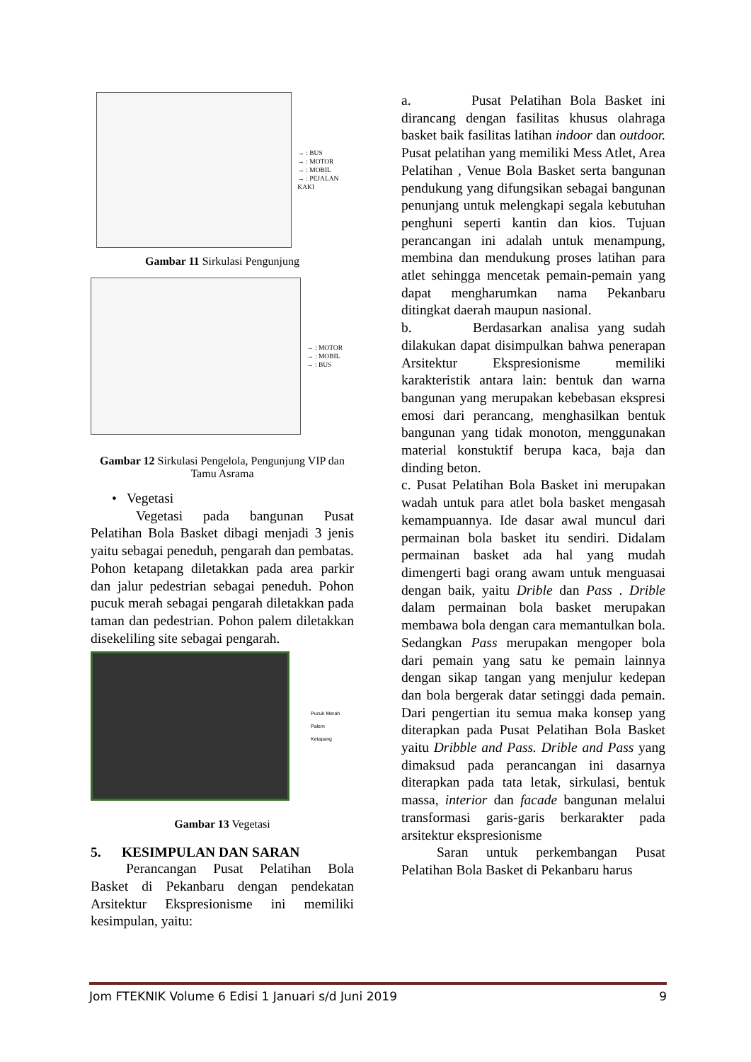→ : BUS
→ : MOTOR
→ : MOBIL
→ : PEJALAN KAKI
Gambar 11 Sirkulasi Pengunjung
→ : MOTOR
→ : MOBIL
→ : BUS
Gambar 12 Sirkulasi Pengelola, Pengunjung VIP dan Tamu Asrama
• Vegetasi
Vegetasi pada bangunan Pusat Pelatihan Bola Basket dibagi menjadi 3 jenis yaitu sebagai peneduh, pengarah dan pembatas. Pohon ketapang diletakkan pada area parkir dan jalur pedestrian sebagai peneduh. Pohon pucuk merah sebagai pengarah diletakkan pada taman dan pedestrian. Pohon palem diletakkan disekeliling site sebagai pengarah.
Pucuk Merah
Palem
Ketapang
Gambar 13 Vegetasi
5. KESIMPULAN DAN SARAN
Perancangan Pusat Pelatihan Bola Basket di Pekanbaru dengan pendekatan Arsitektur Ekspresionisme ini memiliki kesimpulan, yaitu:
a. Pusat Pelatihan Bola Basket ini dirancang dengan fasilitas khusus olahraga basket baik fasilitas latihan indoor dan outdoor. Pusat pelatihan yang memiliki Mess Atlet, Area Pelatihan , Venue Bola Basket serta bangunan pendukung yang difungsikan sebagai bangunan penunjang untuk melengkapi segala kebutuhan penghuni seperti kantin dan kios. Tujuan perancangan ini adalah untuk menampung, membina dan mendukung proses latihan para atlet sehingga mencetak pemain-pemain yang dapat mengharumkan nama Pekanbaru ditingkat daerah maupun nasional.
b. Berdasarkan analisa yang sudah dilakukan dapat disimpulkan bahwa penerapan Arsitektur Ekspresionisme memiliki karakteristik antara lain: bentuk dan warna bangunan yang merupakan kebebasan ekspresi emosi dari perancang, menghasilkan bentuk bangunan yang tidak monoton, menggunakan material konstuktif berupa kaca, baja dan dinding beton.
c. Pusat Pelatihan Bola Basket ini merupakan wadah untuk para atlet bola basket mengasah kemampuannya. Ide dasar awal muncul dari permainan bola basket itu sendiri. Didalam permainan basket ada hal yang mudah dimengerti bagi orang awam untuk menguasai dengan baik, yaitu Drible dan Pass . Drible dalam permainan bola basket merupakan membawa bola dengan cara memantulkan bola. Sedangkan Pass merupakan mengoper bola dari pemain yang satu ke pemain lainnya dengan sikap tangan yang menjulur kedepan dan bola bergerak datar setinggi dada pemain. Dari pengertian itu semua maka konsep yang diterapkan pada Pusat Pelatihan Bola Basket yaitu Dribble and Pass. Drible and Pass yang dimaksud pada perancangan ini dasarnya diterapkan pada tata letak, sirkulasi, bentuk massa, interior dan facade bangunan melalui transformasi garis-garis berkarakter pada arsitektur ekspresionisme
Saran untuk perkembangan Pusat Pelatihan Bola Basket di Pekanbaru harus
Jom FTEKNIK Volume 6 Edisi 1 Januari s/d Juni 2019 9